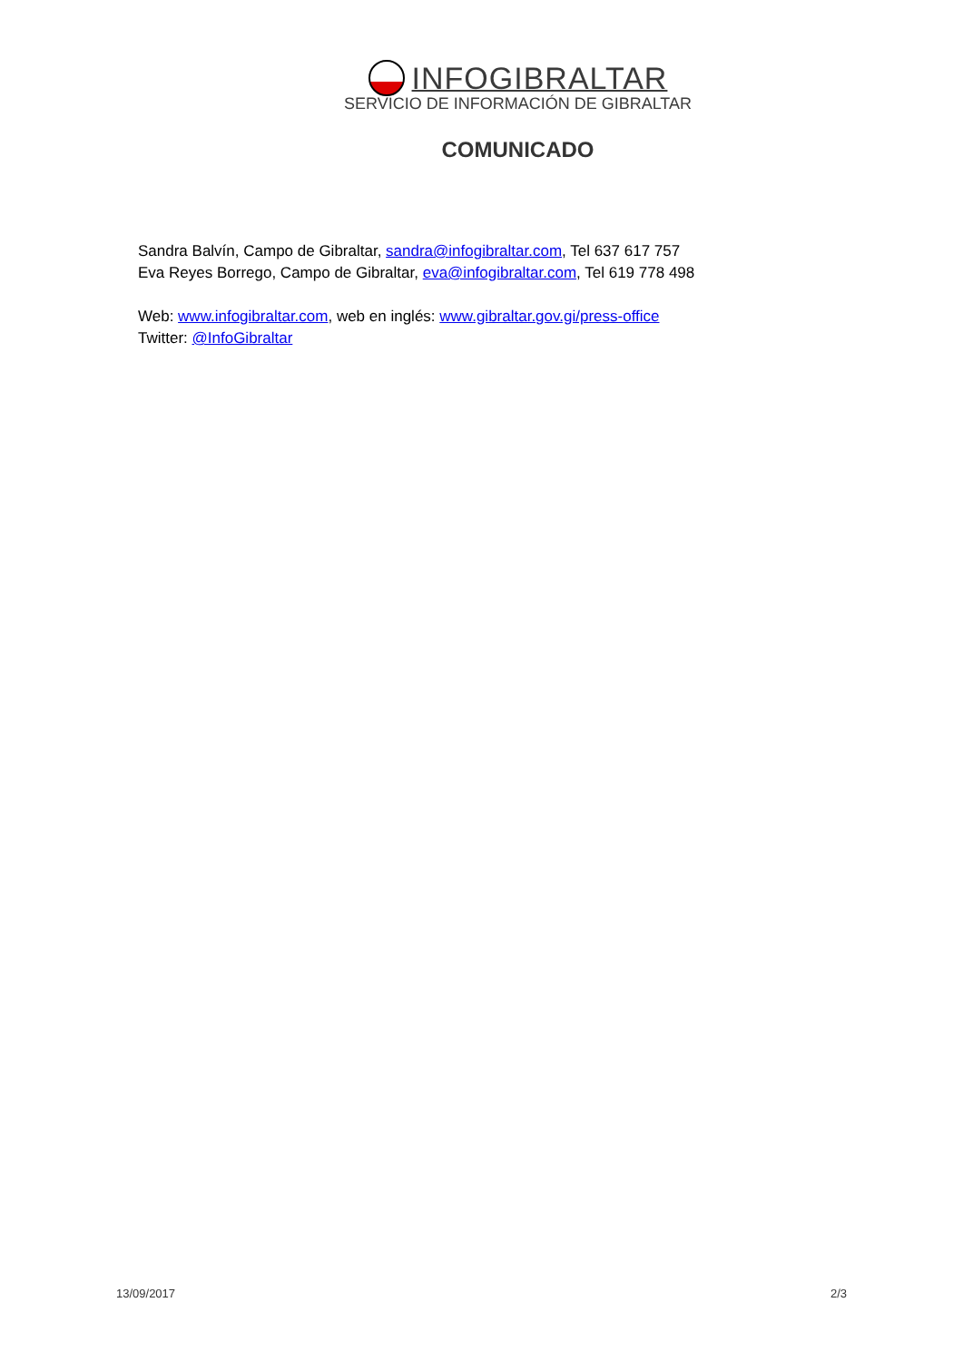INFOGIBRALTAR
SERVICIO DE INFORMACIÓN DE GIBRALTAR
COMUNICADO
Sandra Balvín, Campo de Gibraltar, sandra@infogibraltar.com, Tel 637 617 757
Eva Reyes Borrego, Campo de Gibraltar, eva@infogibraltar.com, Tel 619 778 498
Web: www.infogibraltar.com, web en inglés: www.gibraltar.gov.gi/press-office
Twitter: @InfoGibraltar
13/09/2017 2/3